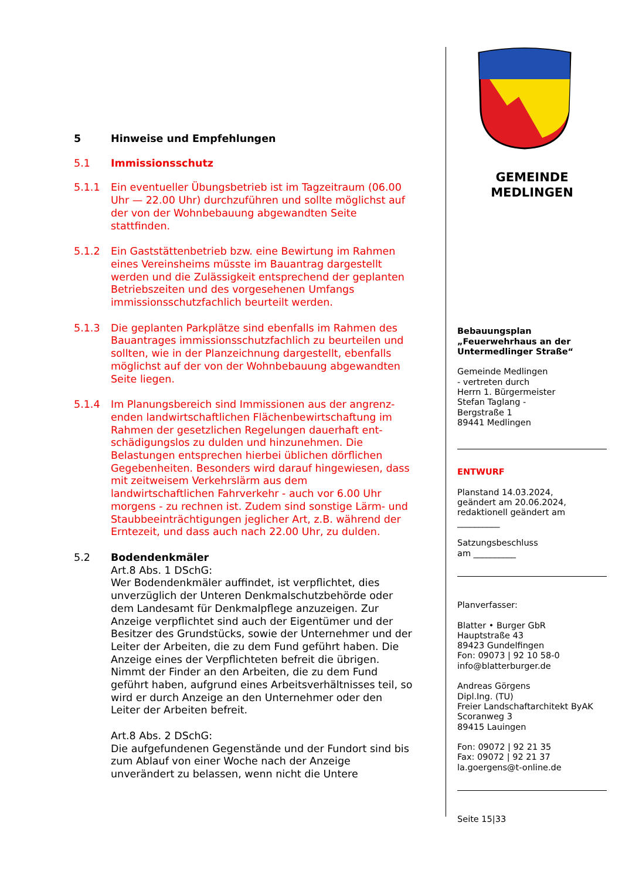5 Hinweise und Empfehlungen
5.1 Immissionsschutz
5.1.1 Ein eventueller Übungsbetrieb ist im Tagzeitraum (06.00 Uhr — 22.00 Uhr) durchzuführen und sollte möglichst auf der von der Wohnbebauung abgewandten Seite stattfinden.
5.1.2 Ein Gaststättenbetrieb bzw. eine Bewirtung im Rahmen eines Vereinsheims müsste im Bauantrag dargestellt werden und die Zulässigkeit entsprechend der geplanten Betriebszeiten und des vorgesehenen Umfangs immissionsschutzfachlich beurteilt werden.
5.1.3 Die geplanten Parkplätze sind ebenfalls im Rahmen des Bauantrages immissionsschutzfachlich zu beurteilen und sollten, wie in der Planzeichnung dargestellt, ebenfalls möglichst auf der von der Wohnbebauung abgewandten Seite liegen.
5.1.4 Im Planungsbereich sind Immissionen aus der angrenz-enden landwirtschaftlichen Flächenbewirtschaftung im Rahmen der gesetzlichen Regelungen dauerhaft ent-schädigungslos zu dulden und hinzunehmen. Die Belastungen entsprechen hierbei üblichen dörflichen Gegebenheiten. Besonders wird darauf hingewiesen, dass mit zeitweisem Verkehrslärm aus dem landwirtschaftlichen Fahrverkehr - auch vor 6.00 Uhr morgens - zu rechnen ist. Zudem sind sonstige Lärm- und Staubbeeinträchtigungen jeglicher Art, z.B. während der Erntezeit, und dass auch nach 22.00 Uhr, zu dulden.
5.2 Bodendenkmäler
Art.8 Abs. 1 DSchG:
Wer Bodendenkmäler auffindet, ist verpflichtet, dies unverzüglich der Unteren Denkmalschutzbehörde oder dem Landesamt für Denkmalpflege anzuzeigen. Zur Anzeige verpflichtet sind auch der Eigentümer und der Besitzer des Grundstücks, sowie der Unternehmer und der Leiter der Arbeiten, die zu dem Fund geführt haben. Die Anzeige eines der Verpflichteten befreit die übrigen. Nimmt der Finder an den Arbeiten, die zu dem Fund geführt haben, aufgrund eines Arbeitsverhältnisses teil, so wird er durch Anzeige an den Unternehmer oder den Leiter der Arbeiten befreit.
Art.8 Abs. 2 DSchG:
Die aufgefundenen Gegenstände und der Fundort sind bis zum Ablauf von einer Woche nach der Anzeige unverändert zu belassen, wenn nicht die Untere
GEMEINDE
MEDLINGEN
Bebauungsplan
„Feuerwehrhaus an der Untermedlinger Straße“
Gemeinde Medlingen
- vertreten durch
Herrn 1. Bürgermeister
Stefan Taglang -
Bergstraße 1
89441 Medlingen
ENTWURF
Planstand 14.03.2024,
geändert am 20.06.2024,
redaktionell geändert am
__________
Satzungsbeschluss
am __________
Planverfasser:
Blatter • Burger GbR
Hauptstraße 43
89423 Gundelfingen
Fon: 09073 | 92 10 58-0
info@blatterburger.de
Andreas Görgens
Dipl.Ing. (TU)
Freier Landschaftarchitekt ByAK
Scoranweg 3
89415 Lauingen
Fon: 09072 | 92 21 35
Fax: 09072 | 92 21 37
la.goergens@t-online.de
Seite 15|33